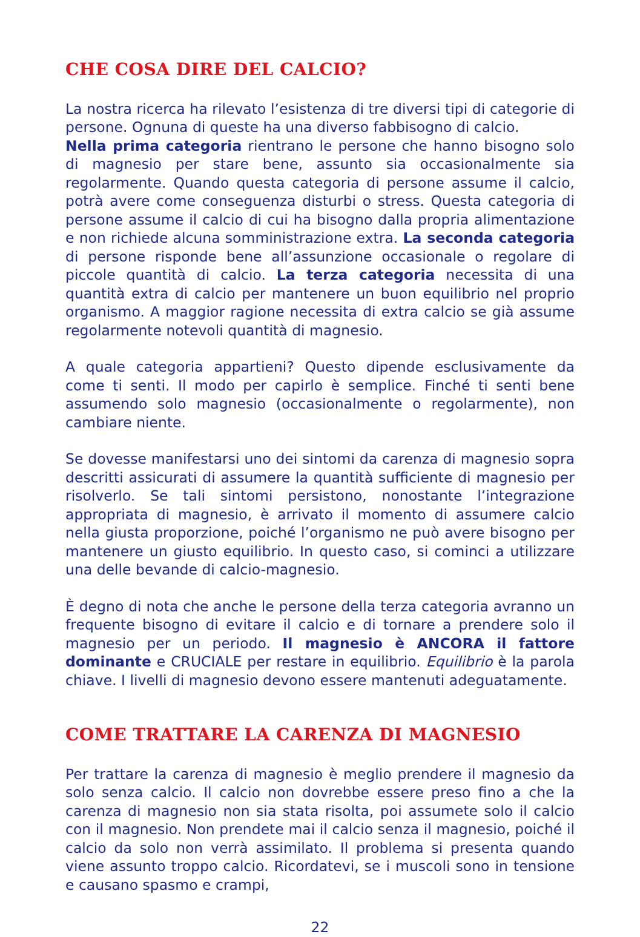CHE COSA DIRE DEL CALCIO?
La nostra ricerca ha rilevato l’esistenza di tre diversi tipi di categorie di persone. Ognuna di queste ha una diverso fabbisogno di calcio.
Nella prima categoria rientrano le persone che hanno bisogno solo di magnesio per stare bene, assunto sia occasionalmente sia regolarmente. Quando questa categoria di persone assume il calcio, potrà avere come conseguenza disturbi o stress. Questa categoria di persone assume il calcio di cui ha bisogno dalla propria alimentazione e non richiede alcuna somministrazione extra. La seconda categoria di persone risponde bene all’assunzione occasionale o regolare di piccole quantità di calcio. La terza categoria necessita di una quantità extra di calcio per mantenere un buon equilibrio nel proprio organismo. A maggior ragione necessita di extra calcio se già assume regolarmente notevoli quantità di magnesio.
A quale categoria appartieni? Questo dipende esclusivamente da come ti senti. Il modo per capirlo è semplice. Finché ti senti bene assumendo solo magnesio (occasionalmente o regolarmente), non cambiare niente.
Se dovesse manifestarsi uno dei sintomi da carenza di magnesio sopra descritti assicurati di assumere la quantità sufficiente di magnesio per risolverlo. Se tali sintomi persistono, nonostante l’integrazione appropriata di magnesio, è arrivato il momento di assumere calcio nella giusta proporzione, poiché l’organismo ne può avere bisogno per mantenere un giusto equilibrio. In questo caso, si cominci a utilizzare una delle bevande di calcio-magnesio.
È degno di nota che anche le persone della terza categoria avranno un frequente bisogno di evitare il calcio e di tornare a prendere solo il magnesio per un periodo. Il magnesio è ANCORA il fattore dominante e CRUCIALE per restare in equilibrio. Equilibrio è la parola chiave. I livelli di magnesio devono essere mantenuti adeguatamente.
COME TRATTARE LA CARENZA DI MAGNESIO
Per trattare la carenza di magnesio è meglio prendere il magnesio da solo senza calcio. Il calcio non dovrebbe essere preso fino a che la carenza di magnesio non sia stata risolta, poi assumete solo il calcio con il magnesio. Non prendete mai il calcio senza il magnesio, poiché il calcio da solo non verrà assimilato. Il problema si presenta quando viene assunto troppo calcio. Ricordatevi, se i muscoli sono in tensione e causano spasmo e crampi,
22